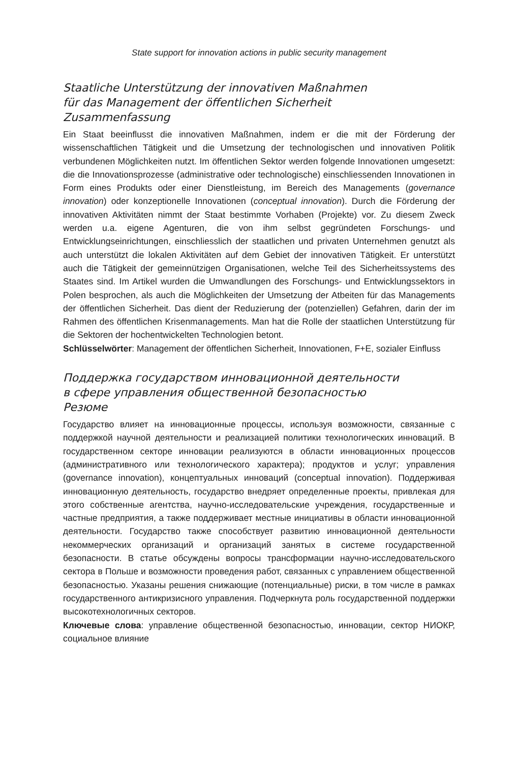State support for innovation actions in public security management
Staatliche Unterstützung der innovativen Maßnahmen
für das Management der öffentlichen Sicherheit
Zusammenfassung
Ein Staat beeinflusst die innovativen Maßnahmen, indem er die mit der Förderung der wissenschaftlichen Tätigkeit und die Umsetzung der technologischen und innovativen Politik verbundenen Möglichkeiten nutzt. Im öffentlichen Sektor werden folgende Innovationen umgesetzt: die die Innovationsprozesse (administrative oder technologische) einschliessenden Innovationen in Form eines Produkts oder einer Dienstleistung, im Bereich des Managements (governance innovation) oder konzeptionelle Innovationen (conceptual innovation). Durch die Förderung der innovativen Aktivitäten nimmt der Staat bestimmte Vorhaben (Projekte) vor. Zu diesem Zweck werden u.a. eigene Agenturen, die von ihm selbst gegründeten Forschungs- und Entwicklungseinrichtungen, einschliesslich der staatlichen und privaten Unternehmen genutzt als auch unterstützt die lokalen Aktivitäten auf dem Gebiet der innovativen Tätigkeit. Er unterstützt auch die Tätigkeit der gemeinnützigen Organisationen, welche Teil des Sicherheitssystems des Staates sind. Im Artikel wurden die Umwandlungen des Forschungs- und Entwicklungssektors in Polen besprochen, als auch die Möglichkeiten der Umsetzung der Atbeiten für das Managements der öffentlichen Sicherheit. Das dient der Reduzierung der (potenziellen) Gefahren, darin der im Rahmen des öffentlichen Krisenmanagements. Man hat die Rolle der staatlichen Unterstützung für die Sektoren der hochentwickelten Technologien betont.
Schlüsselwörter: Management der öffentlichen Sicherheit, Innovationen, F+E, sozialer Einfluss
Поддержка государством инновационной деятельности
в сфере управления общественной безопасностью
Резюме
Государство влияет на инновационные процессы, используя возможности, связанные с поддержкой научной деятельности и реализацией политики технологических инноваций. В государственном секторе инновации реализуются в области инновационных процессов (административного или технологического характера); продуктов и услуг; управления (governance innovation), концептуальных инноваций (conceptual innovation). Поддерживая инновационную деятельность, государство внедряет определенные проекты, привлекая для этого собственные агентства, научно-исследовательские учреждения, государственные и частные предприятия, а также поддерживает местные инициативы в области инновационной деятельности. Государство также способствует развитию инновационной деятельности некоммерческих организаций и организаций занятых в системе государственной безопасности. В статье обсуждены вопросы трансформации научно-исследовательского сектора в Польше и возможности проведения работ, связанных с управлением общественной безопасностью. Указаны решения снижающие (потенциальные) риски, в том числе в рамках государственного антикризисного управления. Подчеркнута роль государственной поддержки высокотехнологичных секторов.
Ключевые слова: управление общественной безопасностью, инновации, сектор НИОКР, социальное влияние